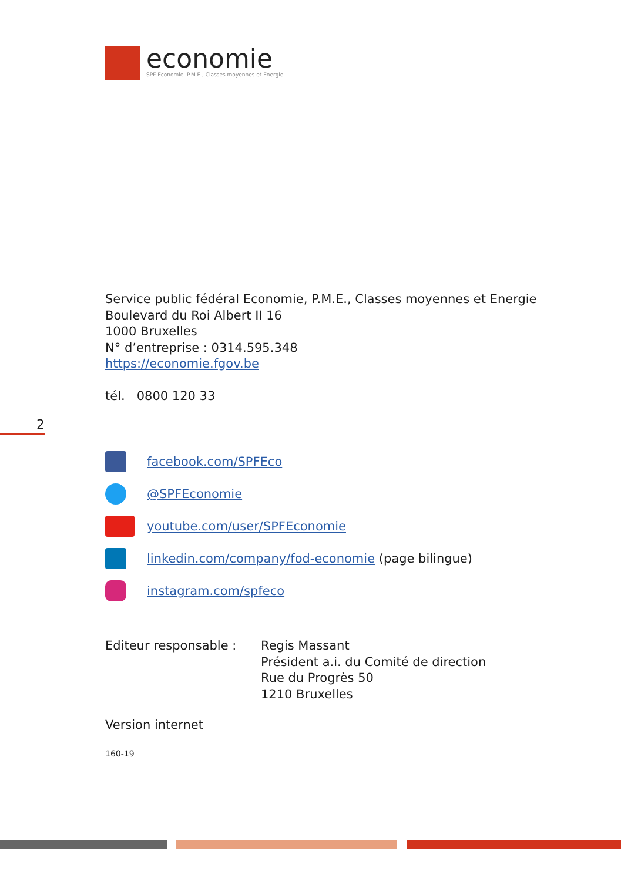economie
SPF Economie, P.M.E., Classes moyennes et Energie
Service public fédéral Economie, P.M.E., Classes moyennes et Energie
Boulevard du Roi Albert II 16
1000 Bruxelles
N° d’entreprise : 0314.595.348
https://economie.fgov.be
tél. 0800 120 33
2
facebook.com/SPFEco
@SPFEconomie
youtube.com/user/SPFEconomie
linkedin.com/company/fod-economie (page bilingue)
instagram.com/spfeco
Editeur responsable : Regis Massant
Président a.i. du Comité de direction
Rue du Progrès 50
1210 Bruxelles
Version internet
160-19